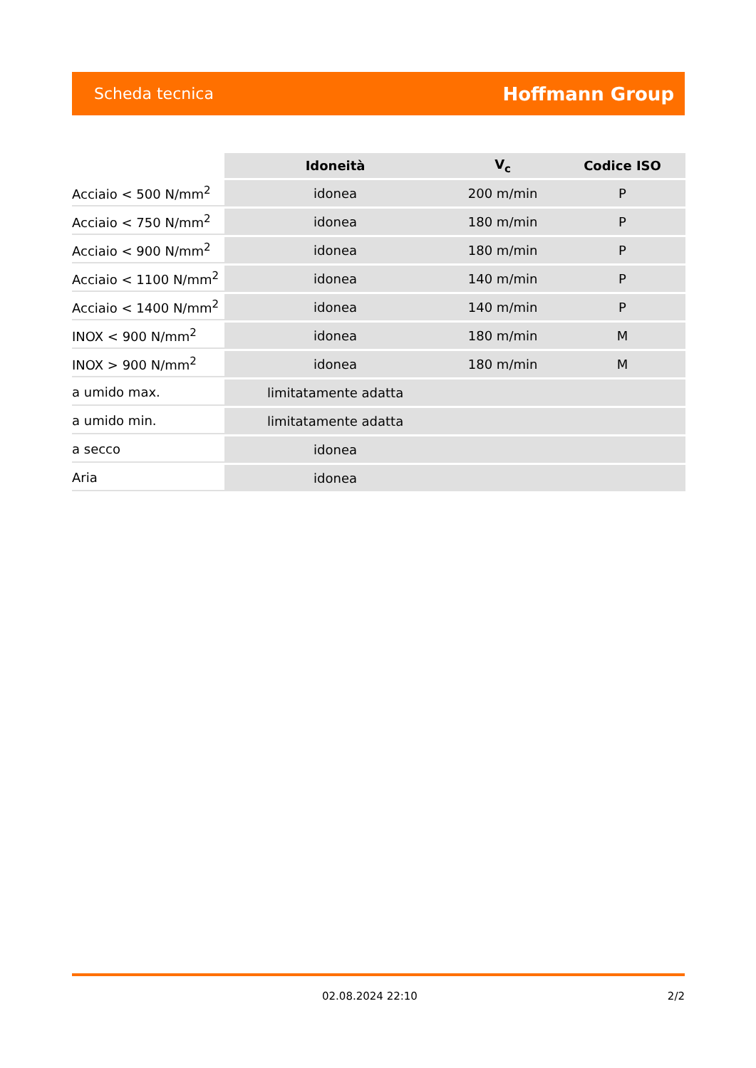Scheda tecnica Hoffmann Group
| | Idoneità | V<sub>c</sub> | Codice ISO |
| Acciaio < 500 N/mm<sup>2</sup> | idonea | 200 m/min | P |
| Acciaio < 750 N/mm<sup>2</sup> | idonea | 180 m/min | P |
| Acciaio < 900 N/mm<sup>2</sup> | idonea | 180 m/min | P |
| Acciaio < 1100 N/mm<sup>2</sup> | idonea | 140 m/min | P |
| Acciaio < 1400 N/mm<sup>2</sup> | idonea | 140 m/min | P |
| INOX < 900 N/mm<sup>2</sup> | idonea | 180 m/min | M |
| INOX > 900 N/mm<sup>2</sup> | idonea | 180 m/min | M |
| a umido max. | limitatamente adatta | | |
| a umido min. | limitatamente adatta | | |
| a secco | idonea | | |
| Aria | idonea | | |
02.08.2024 22:10 2/2